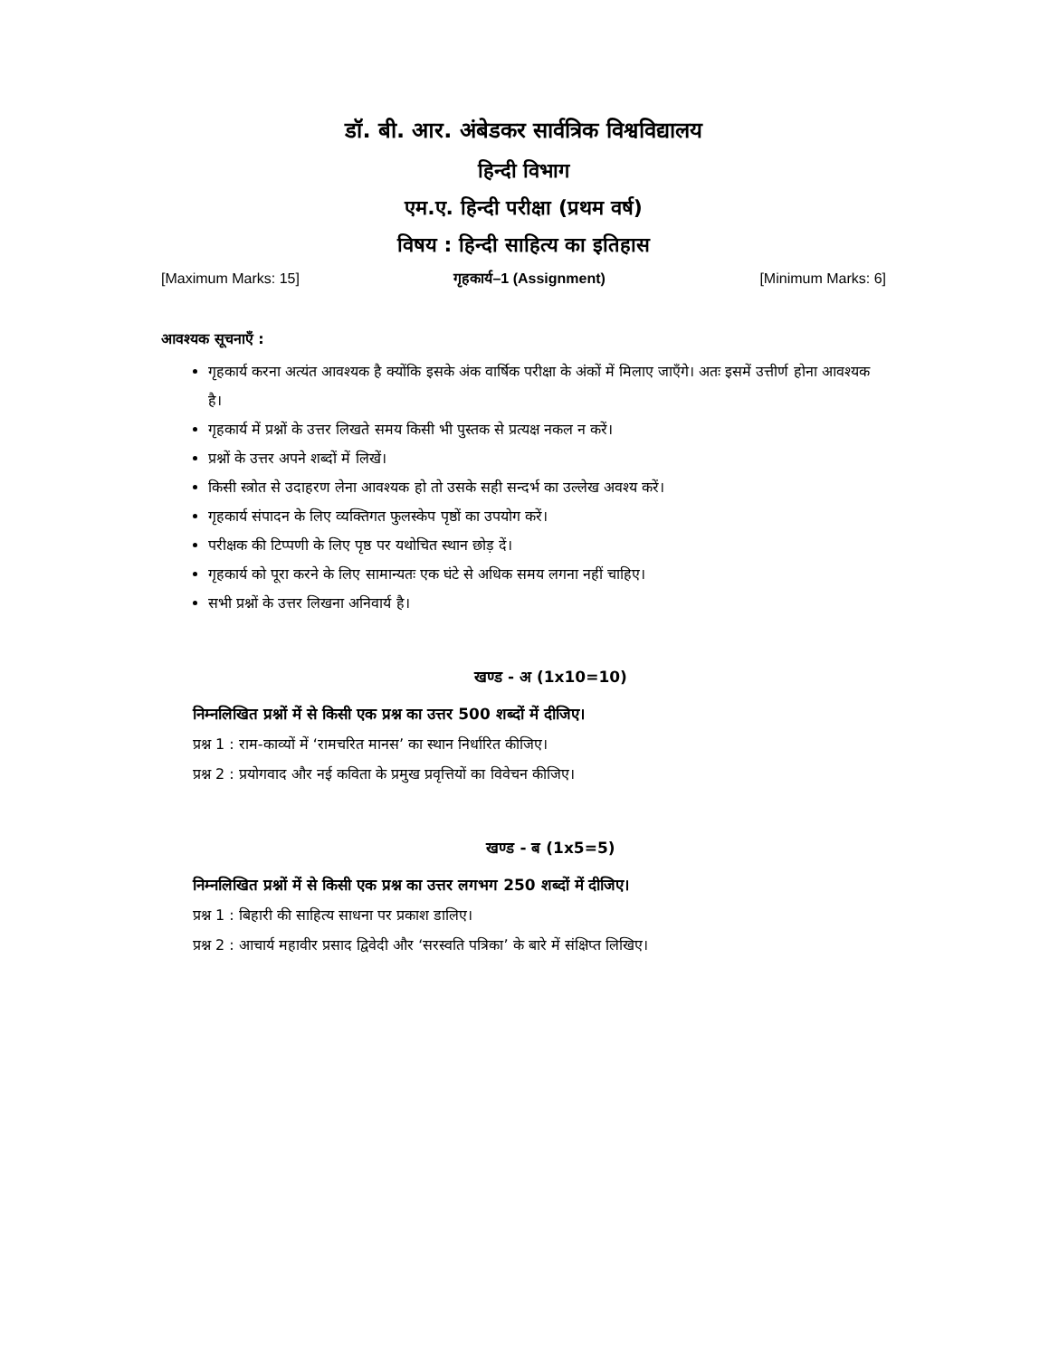डॉ. बी. आर. अंबेडकर सार्वत्रिक विश्वविद्यालय
हिन्दी विभाग
एम.ए. हिन्दी परीक्षा (प्रथम वर्ष)
विषय : हिन्दी साहित्य का इतिहास
[Maximum Marks: 15] गृहकार्य–1 (Assignment) [Minimum Marks: 6]
आवश्यक सूचनाएँ :
गृहकार्य करना अत्यंत आवश्यक है क्योंकि इसके अंक वार्षिक परीक्षा के अंकों में मिलाए जाएँगे। अतः इसमें उत्तीर्ण होना आवश्यक है।
गृहकार्य में प्रश्नों के उत्तर लिखते समय किसी भी पुस्तक से प्रत्यक्ष नकल न करें।
प्रश्नों के उत्तर अपने शब्दों में लिखें।
किसी स्त्रोत से उदाहरण लेना आवश्यक हो तो उसके सही सन्दर्भ का उल्लेख अवश्य करें।
गृहकार्य संपादन के लिए व्यक्तिगत फुलस्केप पृष्ठों का उपयोग करें।
परीक्षक की टिप्पणी के लिए पृष्ठ पर यथोचित स्थान छोड़ दें।
गृहकार्य को पूरा करने के लिए सामान्यतः एक घंटे से अधिक समय लगना नहीं चाहिए।
सभी प्रश्नों के उत्तर लिखना अनिवार्य है।
खण्ड - अ (1x10=10)
निम्नलिखित प्रश्नों में से किसी एक प्रश्न का उत्तर 500 शब्दों में दीजिए।
प्रश्न 1 : राम-काव्यों में ‘रामचरित मानस’ का स्थान निर्धारित कीजिए।
प्रश्न 2 : प्रयोगवाद और नई कविता के प्रमुख प्रवृत्तियों का विवेचन कीजिए।
खण्ड - ब (1x5=5)
निम्नलिखित प्रश्नों में से किसी एक प्रश्न का उत्तर लगभग 250 शब्दों में दीजिए।
प्रश्न 1 : बिहारी की साहित्य साधना पर प्रकाश डालिए।
प्रश्न 2 : आचार्य महावीर प्रसाद द्विवेदी और ‘सरस्वति पत्रिका’ के बारे में संक्षिप्त लिखिए।